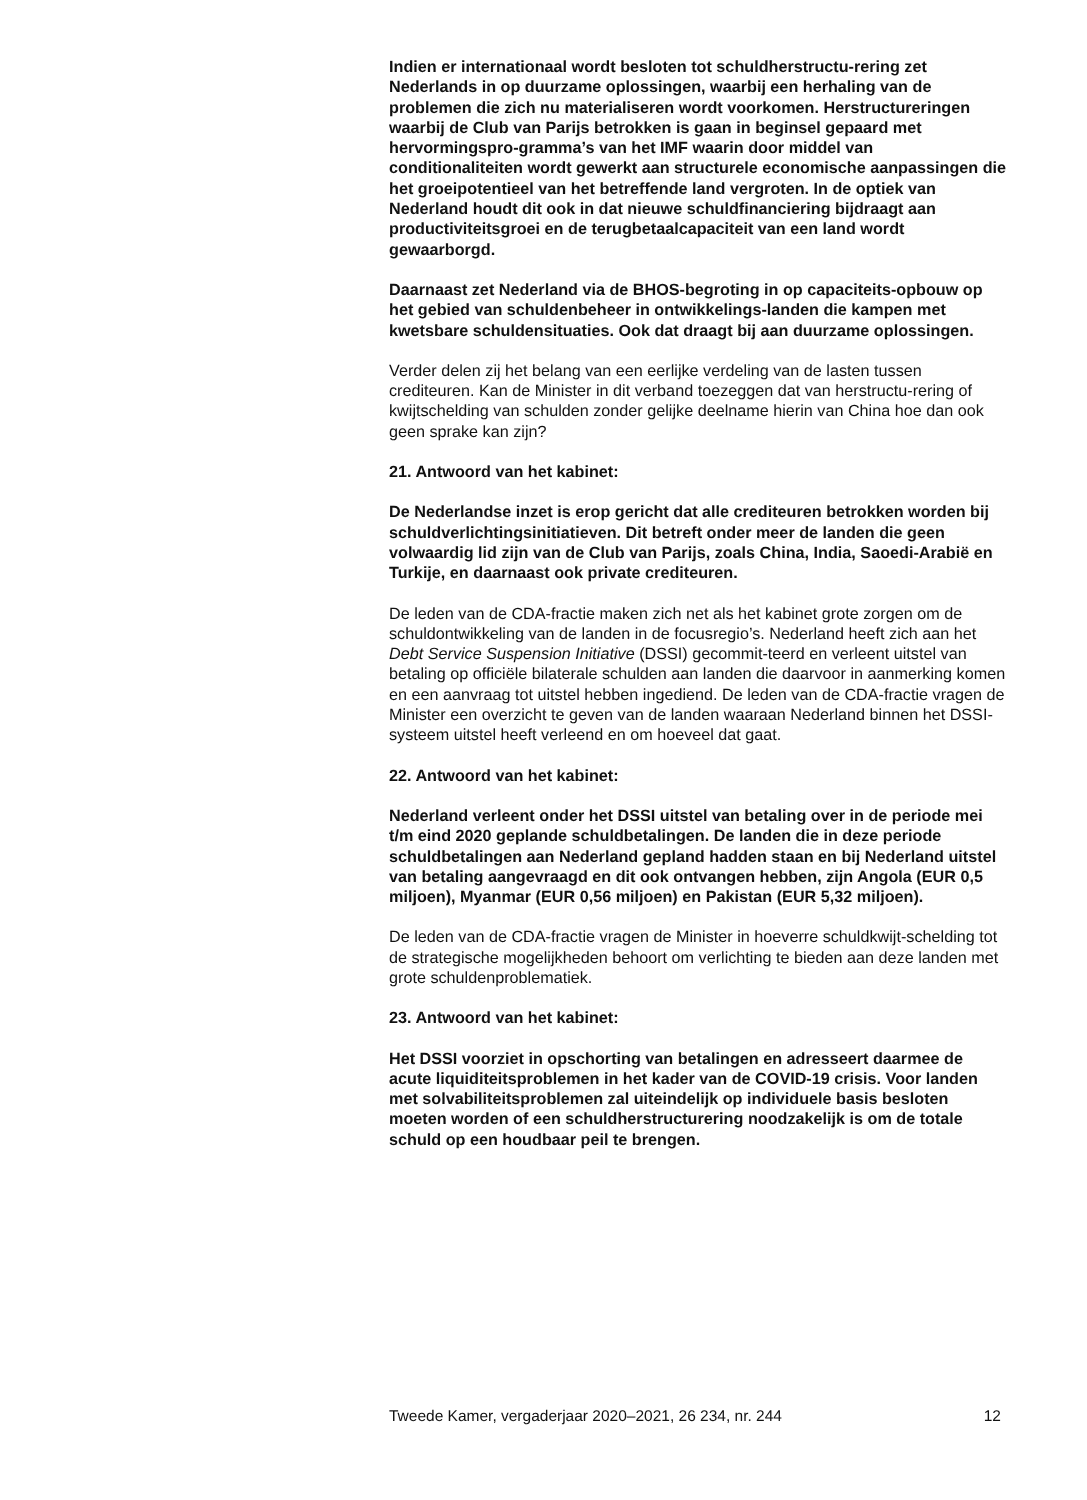Indien er internationaal wordt besloten tot schuldherstructu-rering zet Nederlands in op duurzame oplossingen, waarbij een herhaling van de problemen die zich nu materialiseren wordt voorkomen. Herstructureringen waarbij de Club van Parijs betrokken is gaan in beginsel gepaard met hervormingspro-gramma’s van het IMF waarin door middel van conditionaliteiten wordt gewerkt aan structurele economische aanpassingen die het groeipotentieel van het betreffende land vergroten. In de optiek van Nederland houdt dit ook in dat nieuwe schuldfinanciering bijdraagt aan productiviteitsgroei en de terugbetaalcapaciteit van een land wordt gewaarborgd.
Daarnaast zet Nederland via de BHOS-begroting in op capaciteits-opbouw op het gebied van schuldenbeheer in ontwikkelings-landen die kampen met kwetsbare schuldensituaties. Ook dat draagt bij aan duurzame oplossingen.
Verder delen zij het belang van een eerlijke verdeling van de lasten tussen crediteuren. Kan de Minister in dit verband toezeggen dat van herstructu-rering of kwijtschelding van schulden zonder gelijke deelname hierin van China hoe dan ook geen sprake kan zijn?
21. Antwoord van het kabinet:
De Nederlandse inzet is erop gericht dat alle crediteuren betrokken worden bij schuldverlichtingsinitiatieven. Dit betreft onder meer de landen die geen volwaardig lid zijn van de Club van Parijs, zoals China, India, Saoedi-Arabië en Turkije, en daarnaast ook private crediteuren.
De leden van de CDA-fractie maken zich net als het kabinet grote zorgen om de schuldontwikkeling van de landen in de focusregio’s. Nederland heeft zich aan het Debt Service Suspension Initiative (DSSI) gecommit-teerd en verleent uitstel van betaling op officiële bilaterale schulden aan landen die daarvoor in aanmerking komen en een aanvraag tot uitstel hebben ingediend. De leden van de CDA-fractie vragen de Minister een overzicht te geven van de landen waaraan Nederland binnen het DSSI-systeem uitstel heeft verleend en om hoeveel dat gaat.
22. Antwoord van het kabinet:
Nederland verleent onder het DSSI uitstel van betaling over in de periode mei t/m eind 2020 geplande schuldbetalingen. De landen die in deze periode schuldbetalingen aan Nederland gepland hadden staan en bij Nederland uitstel van betaling aangevraagd en dit ook ontvangen hebben, zijn Angola (EUR 0,5 miljoen), Myanmar (EUR 0,56 miljoen) en Pakistan (EUR 5,32 miljoen).
De leden van de CDA-fractie vragen de Minister in hoeverre schuldkwijt-schelding tot de strategische mogelijkheden behoort om verlichting te bieden aan deze landen met grote schuldenproblematiek.
23. Antwoord van het kabinet:
Het DSSI voorziet in opschorting van betalingen en adresseert daarmee de acute liquiditeitsproblemen in het kader van de COVID-19 crisis. Voor landen met solvabiliteitsproblemen zal uiteindelijk op individuele basis besloten moeten worden of een schuldherstructurering noodzakelijk is om de totale schuld op een houdbaar peil te brengen.
Tweede Kamer, vergaderjaar 2020–2021, 26 234, nr. 244 12